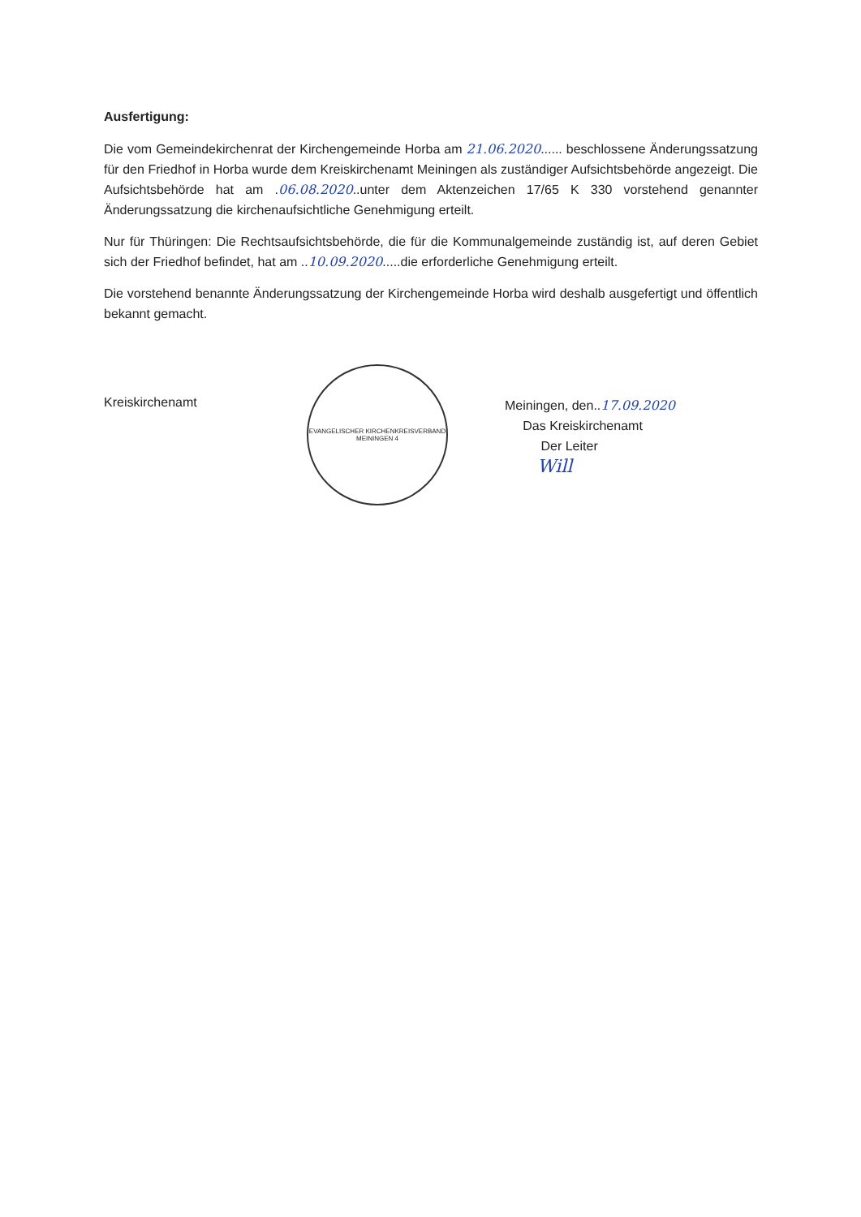Ausfertigung:
Die vom Gemeindekirchenrat der Kirchengemeinde Horba am 21.06.2020...... beschlossene Änderungssatzung für den Friedhof in Horba wurde dem Kreiskirchenamt Meiningen als zuständiger Aufsichtsbehörde angezeigt. Die Aufsichtsbehörde hat am .06.08.2020..unter dem Aktenzeichen 17/65 K 330 vorstehend genannter Änderungssatzung die kirchenaufsichtliche Genehmigung erteilt.
Nur für Thüringen: Die Rechtsaufsichtsbehörde, die für die Kommunalgemeinde zuständig ist, auf deren Gebiet sich der Friedhof befindet, hat am ..10.09.2020.....die erforderliche Genehmigung erteilt.
Die vorstehend benannte Änderungssatzung der Kirchengemeinde Horba wird deshalb ausgefertigt und öffentlich bekannt gemacht.
Kreiskirchenamt
EVANGELISCHER KIRCHENKREISVERBAND MEININGEN 4
Meiningen, den..17.09.2020
Das Kreiskirchenamt
Der Leiter
Will